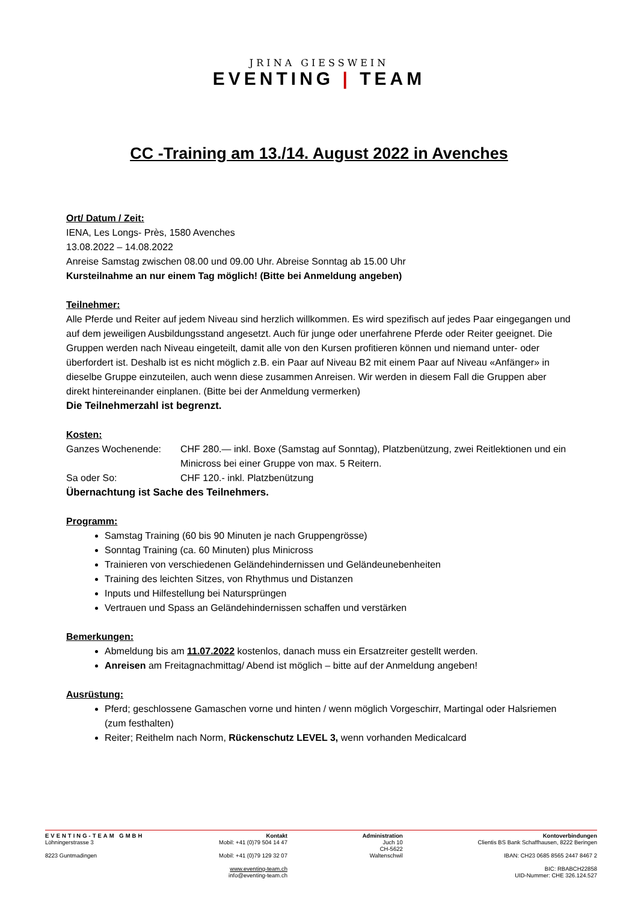JRINA GIESSWEIN
EVENTING | TEAM
CC -Training am 13./14. August 2022 in Avenches
Ort/ Datum / Zeit:
IENA, Les Longs- Près, 1580 Avenches
13.08.2022 – 14.08.2022
Anreise Samstag zwischen 08.00 und 09.00 Uhr. Abreise Sonntag ab 15.00 Uhr
Kursteilnahme an nur einem Tag möglich! (Bitte bei Anmeldung angeben)
Teilnehmer:
Alle Pferde und Reiter auf jedem Niveau sind herzlich willkommen. Es wird spezifisch auf jedes Paar eingegangen und auf dem jeweiligen Ausbildungsstand angesetzt. Auch für junge oder unerfahrene Pferde oder Reiter geeignet. Die Gruppen werden nach Niveau eingeteilt, damit alle von den Kursen profitieren können und niemand unter- oder überfordert ist. Deshalb ist es nicht möglich z.B. ein Paar auf Niveau B2 mit einem Paar auf Niveau «Anfänger» in dieselbe Gruppe einzuteilen, auch wenn diese zusammen Anreisen. Wir werden in diesem Fall die Gruppen aber direkt hintereinander einplanen. (Bitte bei der Anmeldung vermerken)
Die Teilnehmerzahl ist begrenzt.
Kosten:
Ganzes Wochenende: CHF 280.— inkl. Boxe (Samstag auf Sonntag), Platzbenützung, zwei Reitlektionen und ein Minicross bei einer Gruppe von max. 5 Reitern.
Sa oder So: CHF 120.- inkl. Platzbenützung
Übernachtung ist Sache des Teilnehmers.
Programm:
Samstag Training (60 bis 90 Minuten je nach Gruppengrösse)
Sonntag Training (ca. 60 Minuten) plus Minicross
Trainieren von verschiedenen Geländehindernissen und Geländeunebenheiten
Training des leichten Sitzes, von Rhythmus und Distanzen
Inputs und Hilfestellung bei Natursprüngen
Vertrauen und Spass an Geländehindernissen schaffen und verstärken
Bemerkungen:
Abmeldung bis am 11.07.2022 kostenlos, danach muss ein Ersatzreiter gestellt werden.
Anreisen am Freitagnachmittag/ Abend ist möglich – bitte auf der Anmeldung angeben!
Ausrüstung:
Pferd; geschlossene Gamaschen vorne und hinten / wenn möglich Vorgeschirr, Martingal oder Halsriemen (zum festhalten)
Reiter; Reithelm nach Norm, Rückenschutz LEVEL 3, wenn vorhanden Medicalcard
EVENTING-TEAM GMBH
Löhningerstrasse 3
8223 Guntmadingen
Kontakt
Mobil: +41 (0)79 504 14 47
Mobil: +41 (0)79 129 32 07
www.eventing-team.ch
info@eventing-team.ch
Administration
Juch 10
CH-5622
Waltenschwil
Kontoverbindungen
Clientis BS Bank Schaffhausen, 8222 Beringen
IBAN: CH23 0685 8565 2447 8467 2
BIC: RBABCH22858
UID-Nummer: CHE 326.124.527